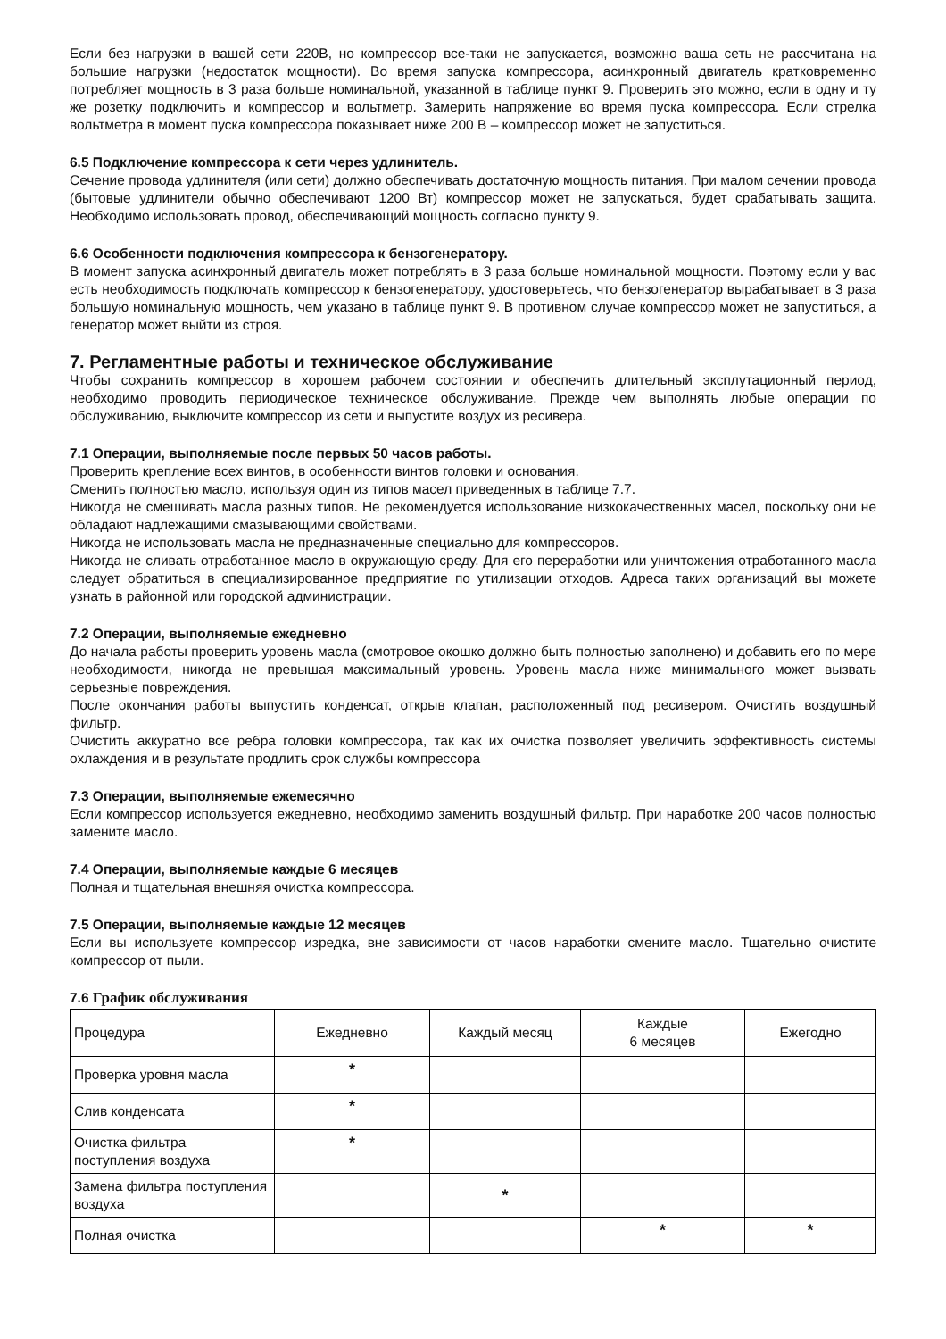Если без нагрузки в вашей сети 220В, но компрессор все-таки не запускается, возможно ваша сеть не рассчитана на большие нагрузки (недостаток мощности). Во время запуска компрессора, асинхронный двигатель кратковременно потребляет мощность в 3 раза больше номинальной, указанной в таблице пункт 9. Проверить это можно, если в одну и ту же розетку подключить и компрессор и вольтметр. Замерить напряжение во время пуска компрессора. Если стрелка вольтметра в момент пуска компрессора показывает ниже 200 В – компрессор может не запуститься.
6.5 Подключение компрессора к сети через удлинитель.
Сечение провода удлинителя (или сети) должно обеспечивать достаточную мощность питания. При малом сечении провода (бытовые удлинители обычно обеспечивают 1200 Вт) компрессор может не запускаться, будет срабатывать защита. Необходимо использовать провод, обеспечивающий мощность согласно пункту 9.
6.6 Особенности подключения компрессора к бензогенератору.
В момент запуска асинхронный двигатель может потреблять в 3 раза больше номинальной мощности. Поэтому если у вас есть необходимость подключать компрессор к бензогенератору, удостоверьтесь, что бензогенератор вырабатывает в 3 раза большую номинальную мощность, чем указано в таблице пункт 9. В противном случае компрессор может не запуститься, а генератор может выйти из строя.
7. Регламентные работы и техническое обслуживание
Чтобы сохранить компрессор в хорошем рабочем состоянии и обеспечить длительный эксплутационный период, необходимо проводить периодическое техническое обслуживание. Прежде чем выполнять любые операции по обслуживанию, выключите компрессор из сети и выпустите воздух из ресивера.
7.1 Операции, выполняемые после первых 50 часов работы.
Проверить крепление всех винтов, в особенности винтов головки и основания.
Сменить полностью масло, используя один из типов масел приведенных в таблице 7.7.
Никогда не смешивать масла разных типов. Не рекомендуется использование низкокачественных масел, поскольку они не обладают надлежащими смазывающими свойствами.
Никогда не использовать масла не предназначенные специально для компрессоров.
Никогда не сливать отработанное масло в окружающую среду. Для его переработки или уничтожения отработанного масла следует обратиться в специализированное предприятие по утилизации отходов. Адреса таких организаций вы можете узнать в районной или городской администрации.
7.2 Операции, выполняемые ежедневно
До начала работы проверить уровень масла (смотровое окошко должно быть полностью заполнено) и добавить его по мере необходимости, никогда не превышая максимальный уровень. Уровень масла ниже минимального может вызвать серьезные повреждения.
После окончания работы выпустить конденсат, открыв клапан, расположенный под ресивером. Очистить воздушный фильтр.
Очистить аккуратно все ребра головки компрессора, так как их очистка позволяет увеличить эффективность системы охлаждения и в результате продлить срок службы компрессора
7.3 Операции, выполняемые ежемесячно
Если компрессор используется ежедневно, необходимо заменить воздушный фильтр. При наработке 200 часов полностью замените масло.
7.4 Операции, выполняемые каждые 6 месяцев
Полная и тщательная внешняя очистка компрессора.
7.5 Операции, выполняемые каждые 12 месяцев
Если вы используете компрессор изредка, вне зависимости от часов наработки смените масло. Тщательно очистите компрессор от пыли.
7.6 График обслуживания
| Процедура | Ежедневно | Каждый месяц | Каждые 6 месяцев | Ежегодно |
| Проверка уровня масла | * | | | |
| Слив конденсата | * | | | |
| Очистка фильтра поступления воздуха | * | | | |
| Замена фильтра поступления воздуха | | * | | |
| Полная очистка | | | * | * |